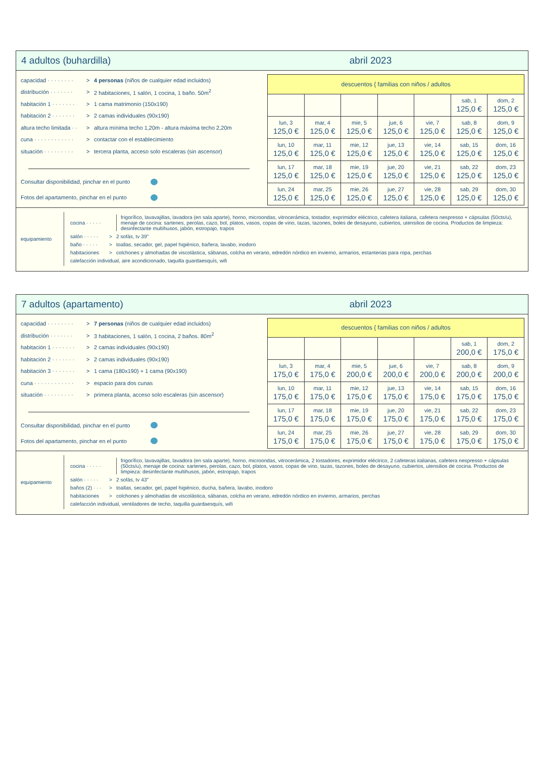4 adultos (buhardilla) abril 2023
capacidad · · · · · · · · > 4 personas (niños de cualquier edad incluidos)
distribución · · · · · · · > 2 habitaciones, 1 salón, 1 cocina, 1 baño. 50m<sup>2</sup>
habitación 1 · · · · · · · > 1 cama matrimonio (150x190)
habitación 2 · · · · · · · > 2 camas individuales (90x190)
altura techo limitada · · > altura mínima techo 1,20m - altura máxima techo 2,20m
cuna · · · · · · · · · · · · > contactar con el establecimiento
situación · · · · · · · · · > tercera planta, acceso solo escaleras (sin ascensor)
Consultar disponibilidad, pinchar en el punto
Fotos del apartamento, pinchar en el punto
| descuentos { familias con niños / adultos | | | | | | |
| | | | | | sab, 1 125,0 € | dom, 2 125,0 € |
| lun, 3 125,0 € | mar, 4 125,0 € | mie, 5 125,0 € | jue, 6 125,0 € | vie, 7 125,0 € | sab, 8 125,0 € | dom, 9 125,0 € |
| lun, 10 125,0 € | mar, 11 125,0 € | mie, 12 125,0 € | jue, 13 125,0 € | vie, 14 125,0 € | sab, 15 125,0 € | dom, 16 125,0 € |
| lun, 17 125,0 € | mar, 18 125,0 € | mie, 19 125,0 € | jue, 20 125,0 € | vie, 21 125,0 € | sab, 22 125,0 € | dom, 23 125,0 € |
| lun, 24 125,0 € | mar, 25 125,0 € | mie, 26 125,0 € | jue, 27 125,0 € | vie, 28 125,0 € | sab, 29 125,0 € | dom, 30 125,0 € |
equipamiento
cocina · · · · · frigorífico, lavavajillas, lavadora (en sala aparte), horno, microondas, vitrocerámica, tostador, exprimidor eléctrico, cafetera italiana, cafetera nespresso + cápsulas (50cts/u), menaje de cocina: sartenes, perolas, cazo, bol, platos, vasos, copas de vino, tazas, tazones, boles de desayuno, cubiertos, utensilios de cocina. Productos de limpieza: desinfectante multihusos, jabón, estropajo, trapos
salón · · · · · > 2 sofás, tv 39"
baño · · · · · > toallas, secador, gel, papel higiénico, bañera, lavabo, inodoro
habitaciones > colchones y almohadas de viscolástica, sábanas, colcha en verano, edredón nórdico en invierno, armarios, estanterias para ropa, perchas
calefacción individual, aire acondicionado, taquilla guardaesquís, wifi
7 adultos (apartamento) abril 2023
capacidad · · · · · · · · > 7 personas (niños de cualquier edad incluidos)
distribución · · · · · · · > 3 habitaciones, 1 salón, 1 cocina, 2 baños. 80m<sup>2</sup>
habitación 1 · · · · · · · > 2 camas individuales (90x190)
habitación 2 · · · · · · · > 2 camas individuales (90x190)
habitación 3 · · · · · · · > 1 cama (180x190) + 1 cama (90x190)
cuna · · · · · · · · · · · · > espacio para dos cunas
situación · · · · · · · · · > primera planta, acceso solo escaleras (sin ascensor)
Consultar disponibilidad, pinchar en el punto
Fotos del apartamento, pinchar en el punto
| descuentos { familias con niños / adultos | | | | | | |
| | | | | | sab, 1 200,0 € | dom, 2 175,0 € |
| lun, 3 175,0 € | mar, 4 175,0 € | mie, 5 200,0 € | jue, 6 200,0 € | vie, 7 200,0 € | sab, 8 200,0 € | dom, 9 200,0 € |
| lun, 10 175,0 € | mar, 11 175,0 € | mie, 12 175,0 € | jue, 13 175,0 € | vie, 14 175,0 € | sab, 15 175,0 € | dom, 16 175,0 € |
| lun, 17 175,0 € | mar, 18 175,0 € | mie, 19 175,0 € | jue, 20 175,0 € | vie, 21 175,0 € | sab, 22 175,0 € | dom, 23 175,0 € |
| lun, 24 175,0 € | mar, 25 175,0 € | mie, 26 175,0 € | jue, 27 175,0 € | vie, 28 175,0 € | sab, 29 175,0 € | dom, 30 175,0 € |
equipamiento
cocina · · · · · frigorífico, lavavajillas, lavadora (en sala aparte), horno, microondas, vitrocerámica, 2 tostadores, exprimidor eléctrico, 2 cafeteras italianas, cafetera nespresso + cápsulas (50cts/u), menaje de cocina: sartenes, perolas, cazo, bol, platos, vasos, copas de vino, tazas, tazones, boles de desayuno, cubiertos, utensilios de cocina. Productos de limpieza: desinfectante multihusos, jabón, estropajo, trapos
salón · · · · · > 2 sofás, tv 43"
baños (2) · · · > toallas, secador, gel, papel higiénico, ducha, bañera, lavabo, inodoro
habitaciones > colchones y almohadas de viscolástica, sábanas, colcha en verano, edredón nórdico en invierno, armarios, perchas
calefacción individual, ventiladores de techo, taquilla guardaesquís, wifi